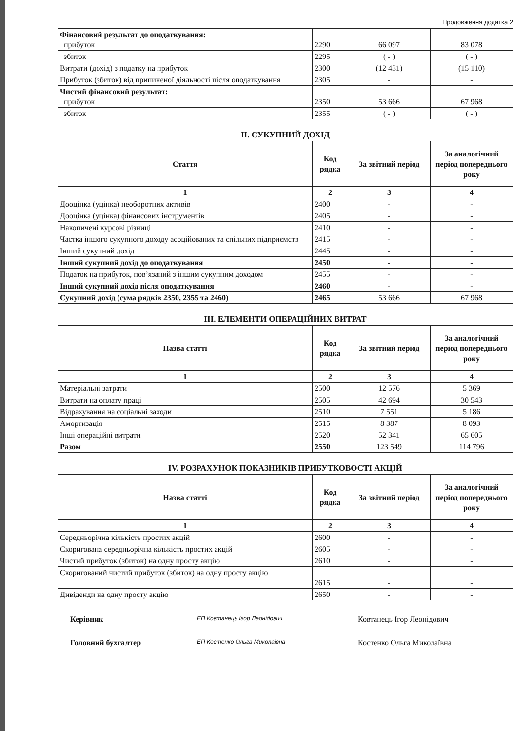Продовження додатка 2
| Фінансовий результат до оподаткування: прибуток | 2290 | 66 097 | 83 078 |
| збиток | 2295 | ( - ) | ( - ) |
| Витрати (дохід) з податку на прибуток | 2300 | (12 431) | (15 110) |
| Прибуток (збиток) від припиненої діяльності після оподаткування | 2305 | - | - |
| Чистий фінансовий результат: прибуток | 2350 | 53 666 | 67 968 |
| збиток | 2355 | ( - ) | ( - ) |
II. СУКУПНИЙ ДОХІД
| Стаття | Код рядка | За звітний період | За аналогічний період попереднього року |
| --- | --- | --- | --- |
| 1 | 2 | 3 | 4 |
| Дооцінка (уцінка) необоротних активів | 2400 | - | - |
| Дооцінка (уцінка) фінансових інструментів | 2405 | - | - |
| Накопичені курсові різниці | 2410 | - | - |
| Частка іншого сукупного доходу асоційованих та спільних підприємств | 2415 | - | - |
| Інший сукупний дохід | 2445 | - | - |
| Інший сукупний дохід до оподаткування | 2450 | - | - |
| Податок на прибуток, пов’язаний з іншим сукупним доходом | 2455 | - | - |
| Інший сукупний дохід після оподаткування | 2460 | - | - |
| Сукупний дохід (сума рядків 2350, 2355 та 2460) | 2465 | 53 666 | 67 968 |
III. ЕЛЕМЕНТИ ОПЕРАЦІЙНИХ ВИТРАТ
| Назва статті | Код рядка | За звітний період | За аналогічний період попереднього року |
| --- | --- | --- | --- |
| 1 | 2 | 3 | 4 |
| Матеріальні затрати | 2500 | 12 576 | 5 369 |
| Витрати на оплату праці | 2505 | 42 694 | 30 543 |
| Відрахування на соціальні заходи | 2510 | 7 551 | 5 186 |
| Амортизація | 2515 | 8 387 | 8 093 |
| Інші операційні витрати | 2520 | 52 341 | 65 605 |
| Разом | 2550 | 123 549 | 114 796 |
IV. РОЗРАХУНОК ПОКАЗНИКІВ ПРИБУТКОВОСТІ АКЦІЙ
| Назва статті | Код рядка | За звітний період | За аналогічний період попереднього року |
| --- | --- | --- | --- |
| 1 | 2 | 3 | 4 |
| Середньорічна кількість простих акцій | 2600 | - | - |
| Скоригована середньорічна кількість простих акцій | 2605 | - | - |
| Чистий прибуток (збиток) на одну просту акцію | 2610 | - | - |
| Скоригований чистий прибуток (збиток) на одну просту акцію | 2615 | - | - |
| Дивіденди на одну просту акцію | 2650 | - | - |
Керівник ЕП Ковтанець Ігор Леонідович Ковтанець Ігор Леонідович
Головний бухгалтер ЕП Костенко Ольга Миколаївна Костенко Ольга Миколаївна